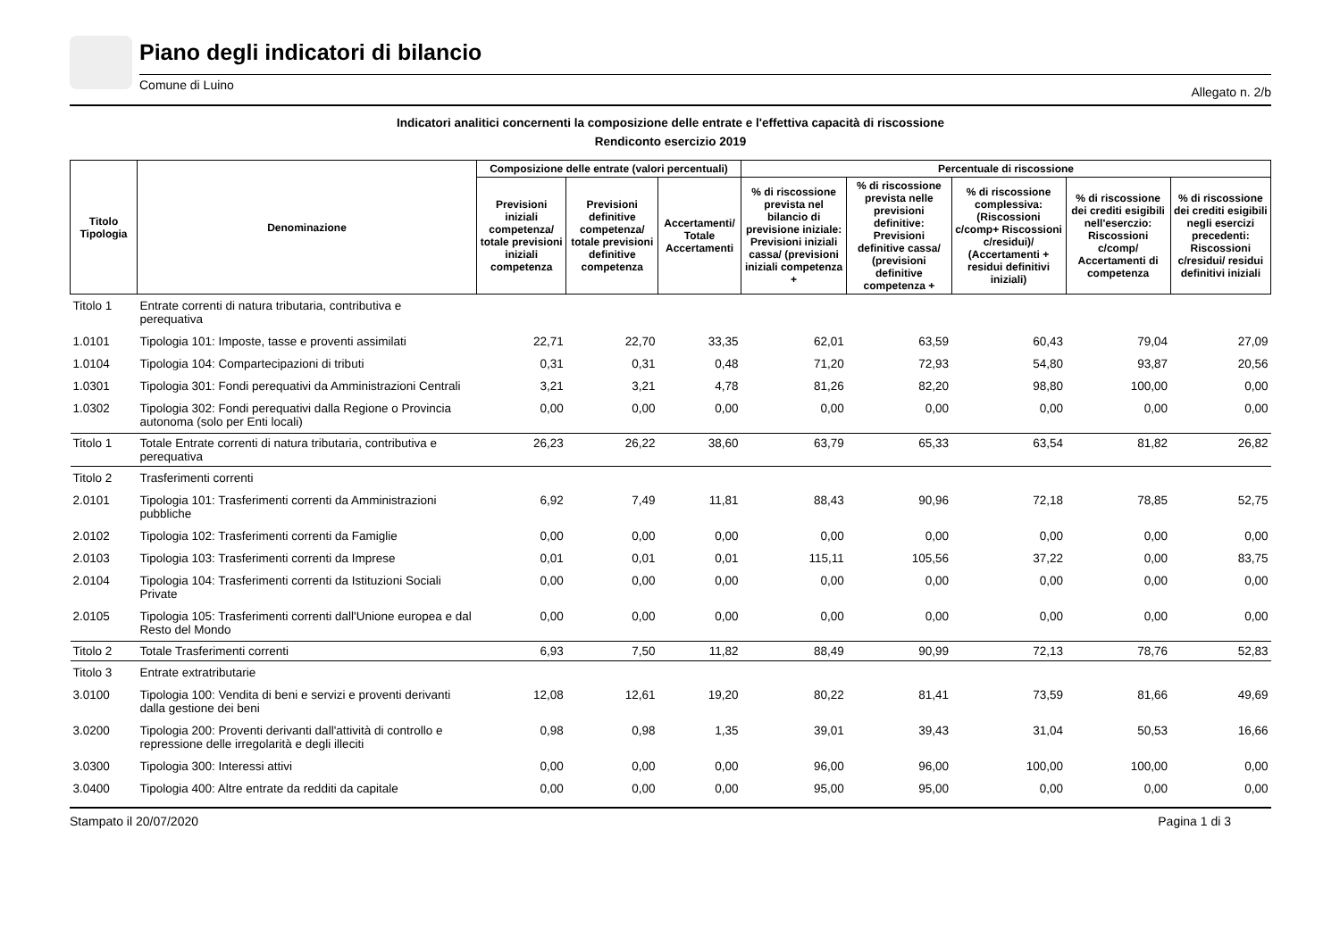Piano degli indicatori di bilancio
Comune di Luino Allegato n. 2/b
Indicatori analitici concernenti la composizione delle entrate e l'effettiva capacità di riscossione
Rendiconto esercizio 2019
| Titolo Tipologia | Denominazione | Composizione delle entrate (valori percentuali) | | | Percentuale di riscossione | | | | |
| --- | --- | --- | --- | --- | --- | --- | --- | --- | --- |
| | | Previsioni iniziali competenza/ totale previsioni iniziali competenza | Previsioni definitive competenza/ totale previsioni definitive competenza | Accertamenti/ Totale Accertamenti | % di riscossione prevista nel bilancio di previsione iniziale: Previsioni iniziali cassa/ (previsioni iniziali competenza + | % di riscossione prevista nelle previsioni definitive: Previsioni definitive cassa/ (previsioni definitive competenza + | % di riscossione complessiva: (Riscossioni c/comp+ Riscossioni c/residui)/ (Accertamenti + residui definitivi iniziali) | % di riscossione dei crediti esigibili nell'eserczio: Riscossioni c/comp/ Accertamenti di competenza | % di riscossione dei crediti esigibili negli esercizi precedenti: Riscossioni c/residui/ residui definitivi iniziali |
| Titolo 1 | Entrate correnti di natura tributaria, contributiva e perequativa | | | | | | | | |
| 1.0101 | Tipologia 101: Imposte, tasse e proventi assimilati | 22,71 | 22,70 | 33,35 | 62,01 | 63,59 | 60,43 | 79,04 | 27,09 |
| 1.0104 | Tipologia 104: Compartecipazioni di tributi | 0,31 | 0,31 | 0,48 | 71,20 | 72,93 | 54,80 | 93,87 | 20,56 |
| 1.0301 | Tipologia 301: Fondi perequativi da Amministrazioni Centrali | 3,21 | 3,21 | 4,78 | 81,26 | 82,20 | 98,80 | 100,00 | 0,00 |
| 1.0302 | Tipologia 302: Fondi perequativi dalla Regione o Provincia autonoma (solo per Enti locali) | 0,00 | 0,00 | 0,00 | 0,00 | 0,00 | 0,00 | 0,00 | 0,00 |
| Titolo 1 | Totale Entrate correnti di natura tributaria, contributiva e perequativa | 26,23 | 26,22 | 38,60 | 63,79 | 65,33 | 63,54 | 81,82 | 26,82 |
| Titolo 2 | Trasferimenti correnti | | | | | | | | |
| 2.0101 | Tipologia 101: Trasferimenti correnti da Amministrazioni pubbliche | 6,92 | 7,49 | 11,81 | 88,43 | 90,96 | 72,18 | 78,85 | 52,75 |
| 2.0102 | Tipologia 102: Trasferimenti correnti da Famiglie | 0,00 | 0,00 | 0,00 | 0,00 | 0,00 | 0,00 | 0,00 | 0,00 |
| 2.0103 | Tipologia 103: Trasferimenti correnti da Imprese | 0,01 | 0,01 | 0,01 | 115,11 | 105,56 | 37,22 | 0,00 | 83,75 |
| 2.0104 | Tipologia 104: Trasferimenti correnti da Istituzioni Sociali Private | 0,00 | 0,00 | 0,00 | 0,00 | 0,00 | 0,00 | 0,00 | 0,00 |
| 2.0105 | Tipologia 105: Trasferimenti correnti dall'Unione europea e dal Resto del Mondo | 0,00 | 0,00 | 0,00 | 0,00 | 0,00 | 0,00 | 0,00 | 0,00 |
| Titolo 2 | Totale Trasferimenti correnti | 6,93 | 7,50 | 11,82 | 88,49 | 90,99 | 72,13 | 78,76 | 52,83 |
| Titolo 3 | Entrate extratributarie | | | | | | | | |
| 3.0100 | Tipologia 100: Vendita di beni e servizi e proventi derivanti dalla gestione dei beni | 12,08 | 12,61 | 19,20 | 80,22 | 81,41 | 73,59 | 81,66 | 49,69 |
| 3.0200 | Tipologia 200: Proventi derivanti dall'attività di controllo e repressione delle irregolarità e degli illeciti | 0,98 | 0,98 | 1,35 | 39,01 | 39,43 | 31,04 | 50,53 | 16,66 |
| 3.0300 | Tipologia 300: Interessi attivi | 0,00 | 0,00 | 0,00 | 96,00 | 96,00 | 100,00 | 100,00 | 0,00 |
| 3.0400 | Tipologia 400: Altre entrate da redditi da capitale | 0,00 | 0,00 | 0,00 | 95,00 | 95,00 | 0,00 | 0,00 | 0,00 |
Stampato il 20/07/2020 Pagina 1 di 3